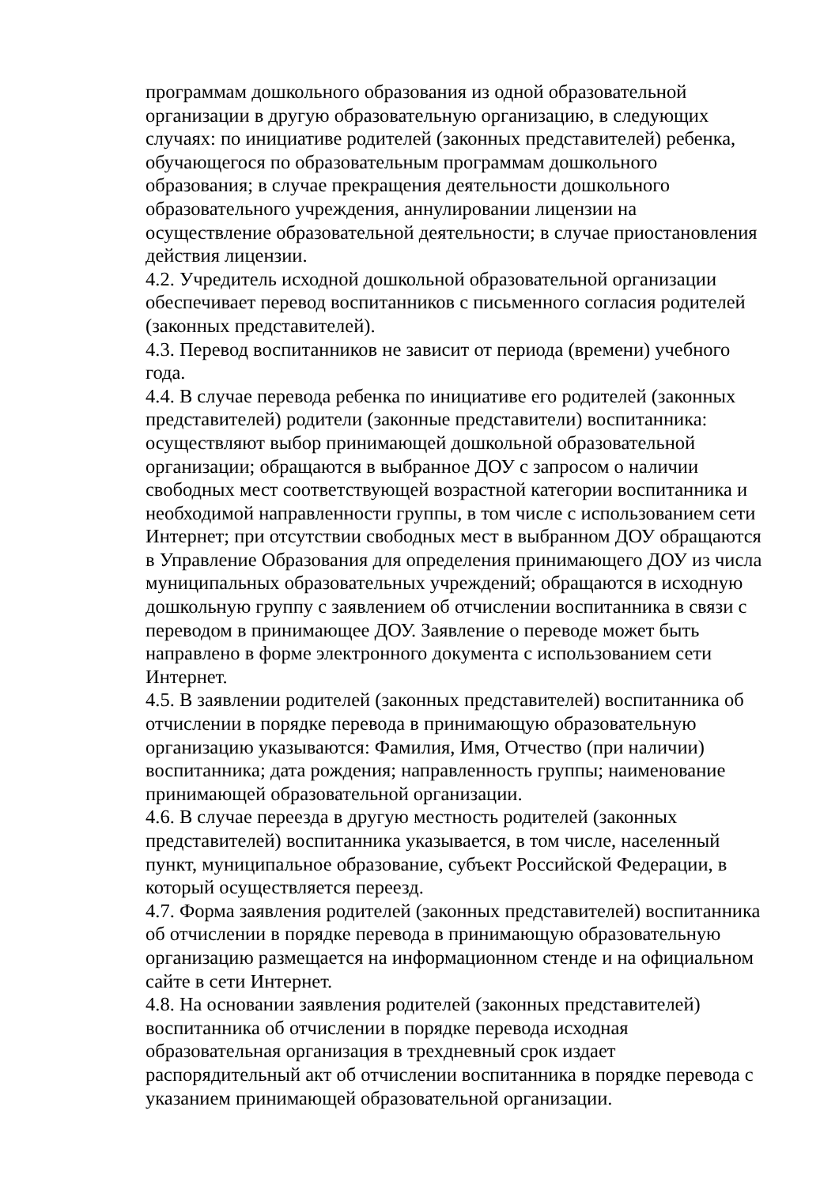программам дошкольного образования из одной образовательной
организации в другую образовательную организацию, в следующих
случаях: по инициативе родителей (законных представителей) ребенка,
обучающегося по образовательным программам дошкольного
образования; в случае прекращения деятельности дошкольного
образовательного учреждения, аннулировании лицензии на
осуществление образовательной деятельности; в случае приостановления
действия лицензии.
4.2. Учредитель исходной дошкольной образовательной организации
обеспечивает перевод воспитанников с письменного согласия родителей
(законных представителей).
4.3. Перевод воспитанников не зависит от периода (времени) учебного
года.
4.4. В случае перевода ребенка по инициативе его родителей (законных
представителей) родители (законные представители) воспитанника:
осуществляют выбор принимающей дошкольной образовательной
организации; обращаются в выбранное ДОУ с запросом о наличии
свободных мест соответствующей возрастной категории воспитанника и
необходимой направленности группы, в том числе с использованием сети
Интернет; при отсутствии свободных мест в выбранном ДОУ обращаются
в Управление Образования для определения принимающего ДОУ из числа
муниципальных образовательных учреждений; обращаются в исходную
дошкольную группу с заявлением об отчислении воспитанника в связи с
переводом в принимающее ДОУ. Заявление о переводе может быть
направлено в форме электронного документа с использованием сети
Интернет.
4.5. В заявлении родителей (законных представителей) воспитанника об
отчислении в порядке перевода в принимающую образовательную
организацию указываются: Фамилия, Имя, Отчество (при наличии)
воспитанника; дата рождения; направленность группы; наименование
принимающей образовательной организации.
4.6. В случае переезда в другую местность родителей (законных
представителей) воспитанника указывается, в том числе, населенный
пункт, муниципальное образование, субъект Российской Федерации, в
который осуществляется переезд.
4.7. Форма заявления родителей (законных представителей) воспитанника
об отчислении в порядке перевода в принимающую образовательную
организацию размещается на информационном стенде и на официальном
сайте в сети Интернет.
4.8. На основании заявления родителей (законных представителей)
воспитанника об отчислении в порядке перевода исходная
образовательная организация в трехдневный срок издает
распорядительный акт об отчислении воспитанника в порядке перевода с
указанием принимающей образовательной организации.